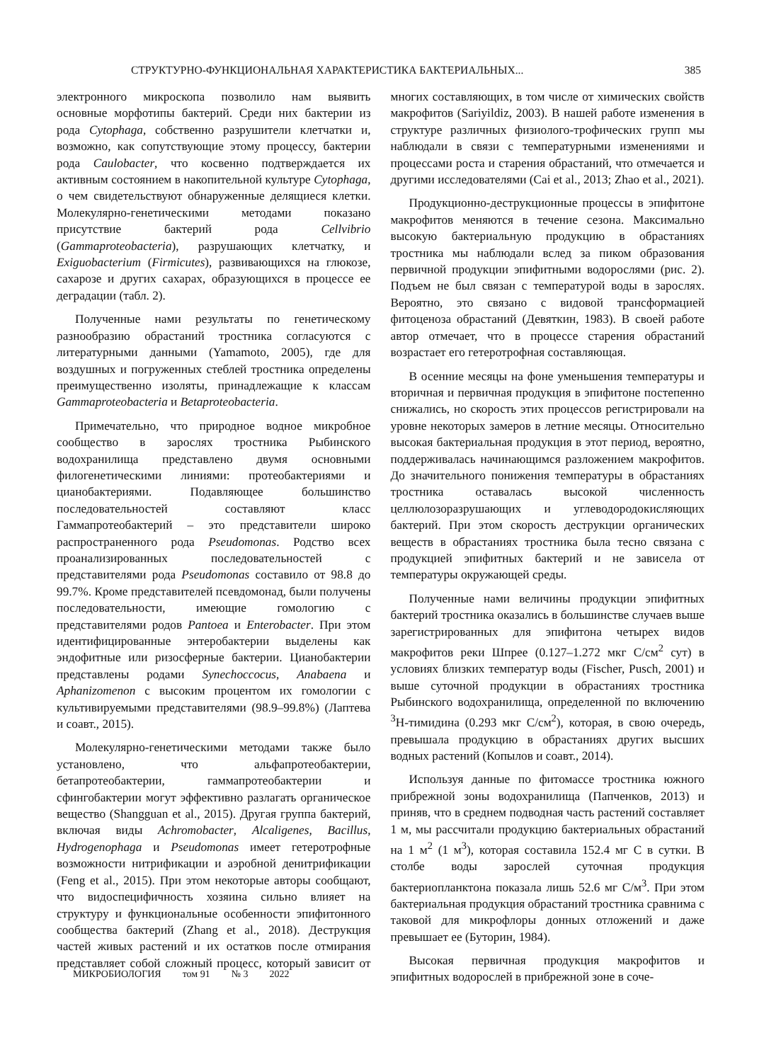СТРУКТУРНО-ФУНКЦИОНАЛЬНАЯ ХАРАКТЕРИСТИКА БАКТЕРИАЛЬНЫХ... 385
электронного микроскопа позволило нам выявить основные морфотипы бактерий. Среди них бактерии из рода Cytophaga, собственно разрушители клетчатки и, возможно, как сопутствующие этому процессу, бактерии рода Caulobacter, что косвенно подтверждается их активным состоянием в накопительной культуре Cytophaga, о чем свидетельствуют обнаруженные делящиеся клетки. Молекулярно-генетическими методами показано присутствие бактерий рода Cellvibrio (Gammaproteobacteria), разрушающих клетчатку, и Exiguobacterium (Firmicutes), развивающихся на глюкозе, сахарозе и других сахарах, образующихся в процессе ее деградации (табл. 2).
Полученные нами результаты по генетическому разнообразию обрастаний тростника согласуются с литературными данными (Yamamoto, 2005), где для воздушных и погруженных стеблей тростника определены преимущественно изоляты, принадлежащие к классам Gammaproteobacteria и Betaproteobacteria.
Примечательно, что природное водное микробное сообщество в зарослях тростника Рыбинского водохранилища представлено двумя основными филогенетическими линиями: протеобактериями и цианобактериями. Подавляющее большинство последовательностей составляют класс Гаммапротеобактерий – это представители широко распространенного рода Pseudomonas. Родство всех проанализированных последовательностей с представителями рода Pseudomonas составило от 98.8 до 99.7%. Кроме представителей псевдомонад, были получены последовательности, имеющие гомологию с представителями родов Pantoea и Enterobacter. При этом идентифицированные энтеробактерии выделены как эндофитные или ризосферные бактерии. Цианобактерии представлены родами Synechoccocus, Anabaena и Aphanizomenon с высоким процентом их гомологии с культивируемыми представителями (98.9–99.8%) (Лаптева и соавт., 2015).
Молекулярно-генетическими методами также было установлено, что альфапротеобактерии, бетапротеобактерии, гаммапротеобактерии и сфингобактерии могут эффективно разлагать органическое вещество (Shangguan et al., 2015). Другая группа бактерий, включая виды Achromobacter, Alcaligenes, Bacillus, Hydrogenophaga и Pseudomonas имеет гетеротрофные возможности нитрификации и аэробной денитрификации (Feng et al., 2015). При этом некоторые авторы сообщают, что видоспецифичность хозяина сильно влияет на структуру и функциональные особенности эпифитонного сообщества бактерий (Zhang et al., 2018). Деструкция частей живых растений и их остатков после отмирания представляет собой сложный процесс, который зависит от многих составляющих, в том числе от химических свойств макрофитов (Sariyildiz, 2003). В нашей работе изменения в структуре различных физиолого-трофических групп мы наблюдали в связи с температурными изменениями и процессами роста и старения обрастаний, что отмечается и другими исследователями (Cai et al., 2013; Zhao et al., 2021).
Продукционно-деструкционные процессы в эпифитоне макрофитов меняются в течение сезона. Максимально высокую бактериальную продукцию в обрастаниях тростника мы наблюдали вслед за пиком образования первичной продукции эпифитными водорослями (рис. 2). Подъем не был связан с температурой воды в зарослях. Вероятно, это связано с видовой трансформацией фитоценоза обрастаний (Девяткин, 1983). В своей работе автор отмечает, что в процессе старения обрастаний возрастает его гетеротрофная составляющая.
В осенние месяцы на фоне уменьшения температуры и вторичная и первичная продукция в эпифитоне постепенно снижались, но скорость этих процессов регистрировали на уровне некоторых замеров в летние месяцы. Относительно высокая бактериальная продукция в этот период, вероятно, поддерживалась начинающимся разложением макрофитов. До значительного понижения температуры в обрастаниях тростника оставалась высокой численность целлюлозоразрушающих и углеводородокисляющих бактерий. При этом скорость деструкции органических веществ в обрастаниях тростника была тесно связана с продукцией эпифитных бактерий и не зависела от температуры окружающей среды.
Полученные нами величины продукции эпифитных бактерий тростника оказались в большинстве случаев выше зарегистрированных для эпифитона четырех видов макрофитов реки Шпрее (0.127–1.272 мкг С/см<sup>2</sup> сут) в условиях близких температур воды (Fischer, Pusch, 2001) и выше суточной продукции в обрастаниях тростника Рыбинского водохранилища, определенной по включению <sup>3</sup>Н-тимидина (0.293 мкг С/см<sup>2</sup>), которая, в свою очередь, превышала продукцию в обрастаниях других высших водных растений (Копылов и соавт., 2014).
Используя данные по фитомассе тростника южного прибрежной зоны водохранилища (Папченков, 2013) и приняв, что в среднем подводная часть растений составляет 1 м, мы рассчитали продукцию бактериальных обрастаний на 1 м<sup>2</sup> (1 м<sup>3</sup>), которая составила 152.4 мг С в сутки. В столбе воды зарослей суточная продукция бактериопланктона показала лишь 52.6 мг С/м<sup>3</sup>. При этом бактериальная продукция обрастаний тростника сравнима с таковой для микрофлоры донных отложений и даже превышает ее (Буторин, 1984).
Высокая первичная продукция макрофитов и эпифитных водорослей в прибрежной зоне в соче-
МИКРОБИОЛОГИЯ том 91 № 3 2022